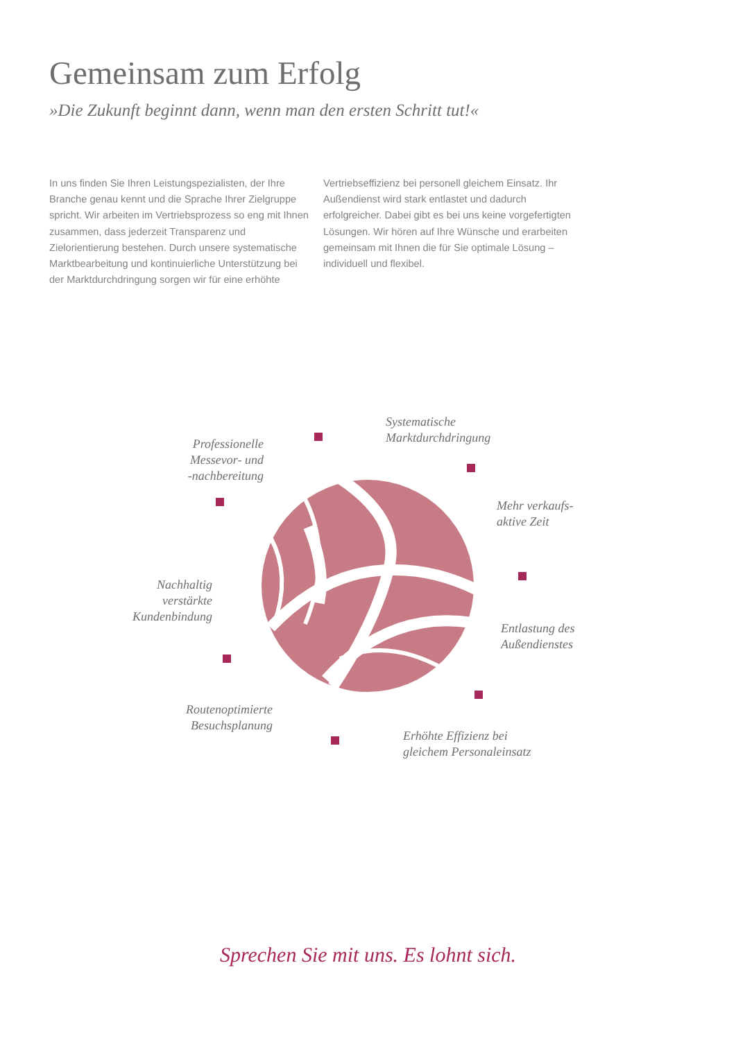Gemeinsam zum Erfolg
»Die Zukunft beginnt dann, wenn man den ersten Schritt tut!«
In uns finden Sie Ihren Leistungspezialisten, der Ihre Branche genau kennt und die Sprache Ihrer Zielgruppe spricht. Wir arbeiten im Vertriebsprozess so eng mit Ihnen zusammen, dass jederzeit Transparenz und Zielorientierung bestehen. Durch unsere systematische Marktbearbeitung und kontinuierliche Unterstützung bei der Marktdurchdringung sorgen wir für eine erhöhte Vertriebseffizienz bei personell gleichem Einsatz. Ihr Außendienst wird stark entlastet und dadurch erfolgreicher. Dabei gibt es bei uns keine vorgefertigten Lösungen. Wir hören auf Ihre Wünsche und erarbeiten gemeinsam mit Ihnen die für Sie optimale Lösung – individuell und flexibel.
Systematische
Marktdurchdringung
Professionelle
Messevor- und
-nachbereitung
Mehr verkaufs-
aktive Zeit
Nachhaltig
verstärkte
Kundenbindung
Entlastung des
Außendienstes
Routenoptimierte
Besuchsplanung
Erhöhte Effizienz bei
gleichem Personaleinsatz
Sprechen Sie mit uns. Es lohnt sich.